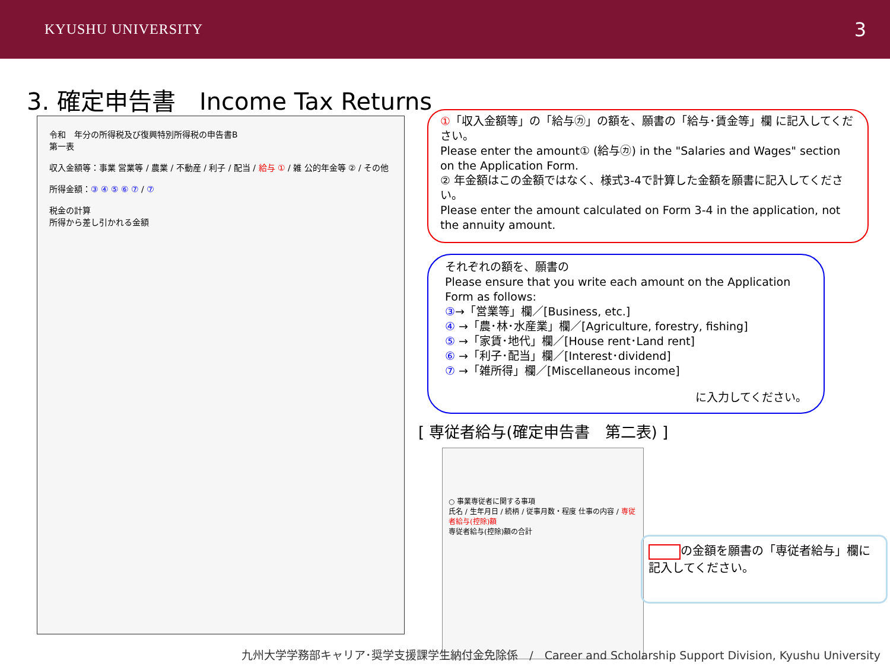KYUSHU UNIVERSITY 3
3. 確定申告書　Income Tax Returns
令和　年分の所得税及び復興特別所得税の申告書B
第一表
収入金額等：事業 営業等 / 農業 / 不動産 / 利子 / 配当 / 給与 ① / 雑 公的年金等 ② / その他
所得金額：③ ④ ⑤ ⑥ ⑦ / ⑦
税金の計算
所得から差し引かれる金額
①「収入金額等」の「給与㋕」の額を、願書の「給与･賃金等」欄 に記入してください。
Please enter the amount① (給与㋕) in the "Salaries and Wages" section on the Application Form.
② 年金額はこの金額ではなく、様式3-4で計算した金額を願書に記入してください。
Please enter the amount calculated on Form 3-4 in the application, not the annuity amount.
それぞれの額を、願書の
Please ensure that you write each amount on the Application Form as follows:
③→「営業等」欄／[Business, etc.]
④ →「農･林･水産業」欄／[Agriculture, forestry, fishing]
⑤ →「家賃･地代」欄／[House rent･Land rent]
⑥ →「利子･配当」欄／[Interest･dividend]
⑦ →「雑所得」欄／[Miscellaneous income]
に入力してください。
[ 専従者給与(確定申告書　第二表) ]
○ 事業専従者に関する事項
氏名 / 生年月日 / 続柄 / 従事月数・程度 仕事の内容 / 専従者給与(控除)額
専従者給与(控除)額の合計
の金額を願書の「専従者給与」欄に記入してください。
九州大学学務部キャリア･奨学支援課学生納付金免除係　/　Career and Scholarship Support Division, Kyushu University